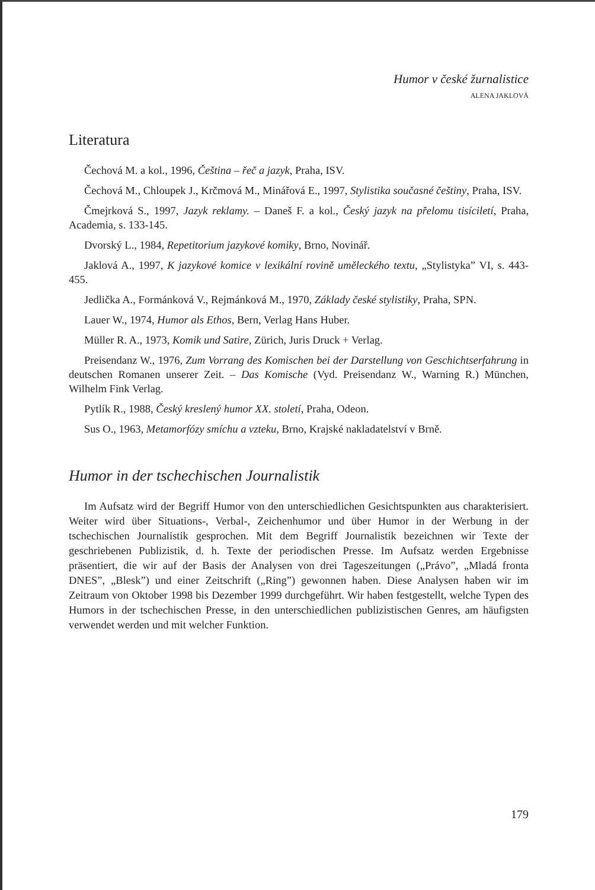Humor v české žurnalistice
ALENA JAKLOVÁ
Literatura
Čechová M. a kol., 1996, Čeština – řeč a jazyk, Praha, ISV.
Čechová M., Chloupek J., Krčmová M., Minářová E., 1997, Stylistika současné češtiny, Praha, ISV.
Čmejrková S., 1997, Jazyk reklamy. – Daneš F. a kol., Český jazyk na přelomu tisíciletí, Praha, Academia, s. 133-145.
Dvorský L., 1984, Repetitorium jazykové komiky, Brno, Novinář.
Jaklová A., 1997, K jazykové komice v lexikální rovině uměleckého textu, „Stylistyka” VI, s. 443-455.
Jedlička A., Formánková V., Rejmánková M., 1970, Základy české stylistiky, Praha, SPN.
Lauer W., 1974, Humor als Ethos, Bern, Verlag Hans Huber.
Müller R. A., 1973, Komik und Satire, Zürich, Juris Druck + Verlag.
Preisendanz W., 1976, Zum Vorrang des Komischen bei der Darstellung von Geschichtserfahrung in deutschen Romanen unserer Zeit. – Das Komische (Vyd. Preisendanz W., Warning R.) München, Wilhelm Fink Verlag.
Pytlík R., 1988, Český kreslený humor XX. století, Praha, Odeon.
Sus O., 1963, Metamorfózy smíchu a vzteku, Brno, Krajské nakladatelství v Brně.
Humor in der tschechischen Journalistik
Im Aufsatz wird der Begriff Humor von den unterschiedlichen Gesichtspunkten aus charakterisiert. Weiter wird über Situations-, Verbal-, Zeichenhumor und über Humor in der Werbung in der tschechischen Journalistik gesprochen. Mit dem Begriff Journalistik bezeichnen wir Texte der geschriebenen Publizistik, d. h. Texte der periodischen Presse. Im Aufsatz werden Ergebnisse präsentiert, die wir auf der Basis der Analysen von drei Tageszeitungen („Právo”, „Mladá fronta DNES”, „Blesk”) und einer Zeitschrift („Ring”) gewonnen haben. Diese Analysen haben wir im Zeitraum von Oktober 1998 bis Dezember 1999 durchgeführt. Wir haben festgestellt, welche Typen des Humors in der tschechischen Presse, in den unterschiedlichen publizistischen Genres, am häufigsten verwendet werden und mit welcher Funktion.
179